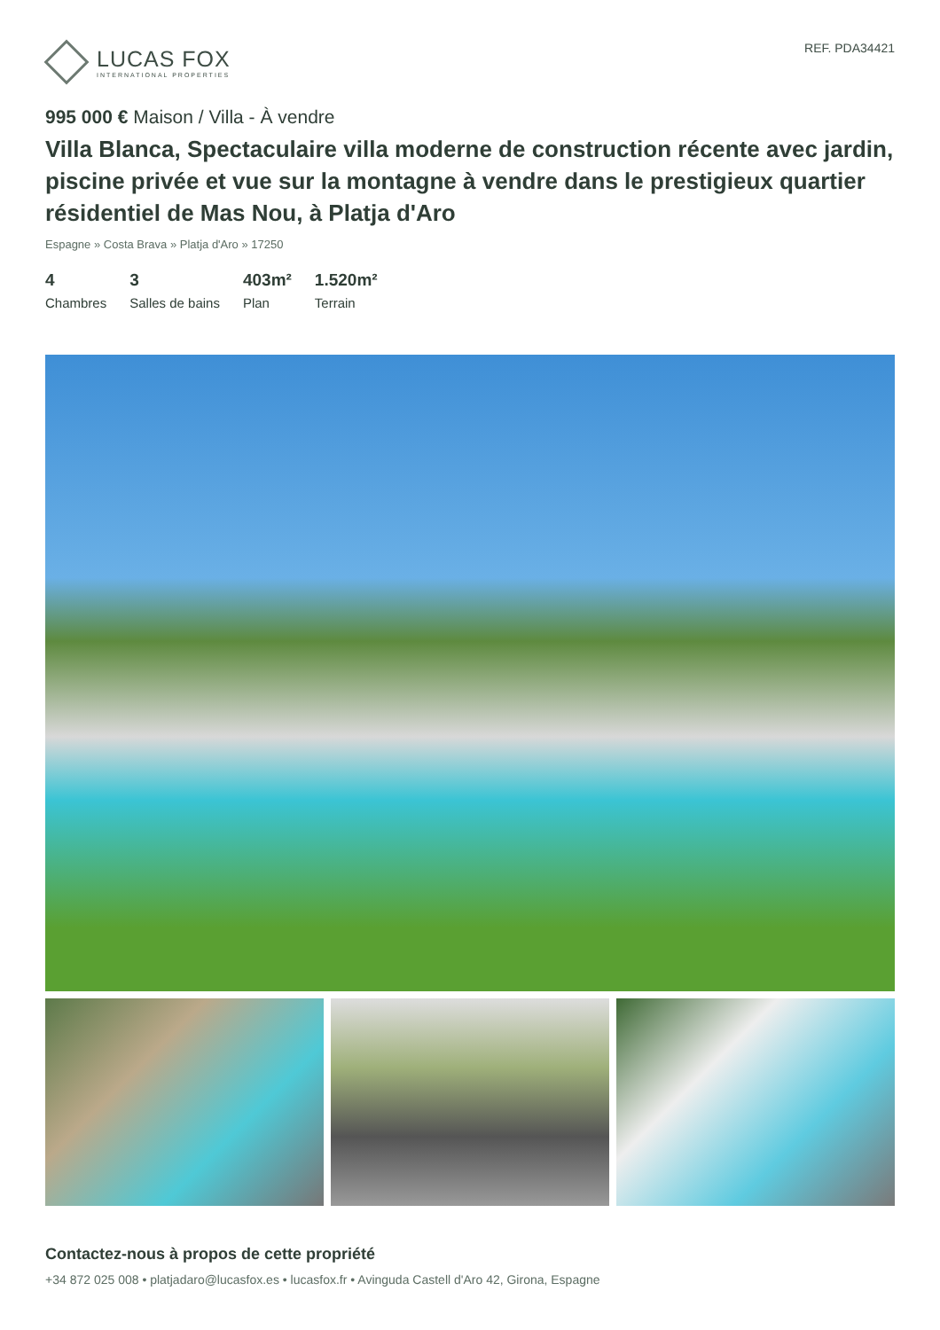LUCAS FOX
INTERNATIONAL PROPERTIES
REF. PDA34421
995 000 € Maison / Villa - À vendre
Villa Blanca, Spectaculaire villa moderne de construction récente avec jardin, piscine privée et vue sur la montagne à vendre dans le prestigieux quartier résidentiel de Mas Nou, à Platja d'Aro
Espagne » Costa Brava » Platja d'Aro » 17250
4
Chambres
3
Salles de bains
403m²
Plan
1.520m²
Terrain
Contactez-nous à propos de cette propriété
+34 872 025 008 • platjadaro@lucasfox.es • lucasfox.fr • Avinguda Castell d'Aro 42, Girona, Espagne